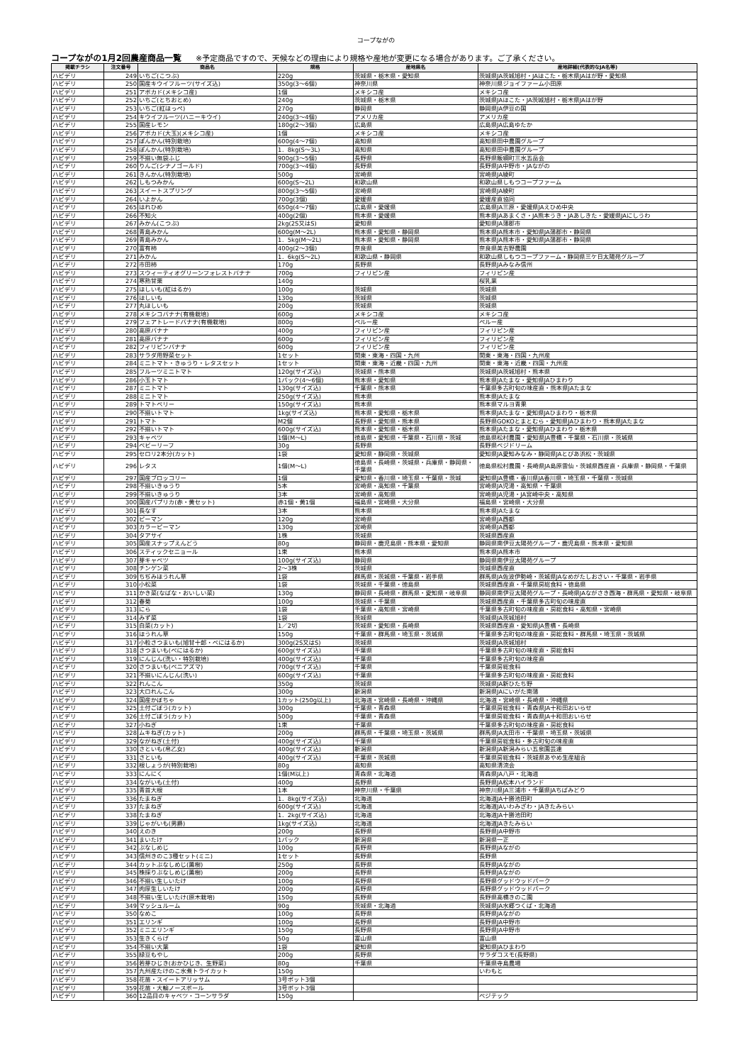コープながの
コープながの1月2回農産商品一覧 ※予定商品ですので、天候などの理由により規格や産地が変更になる場合があります。ご了承ください。
| 掲載チラシ | 注文番号 | 商品名 | 規格 | 産地県名 | 産地詳細(代表的なJA名等) |
| --- | --- | --- | --- | --- | --- |
| ハピデリ | 249 | いちご(こつぶ) | 220g | 茨城県・栃木県・愛知県 | 茨城県JA茨城旭村・JAほこた・栃木県JAはが野・愛知県 |
| ハピデリ | 250 | 国産キウイフルーツ(サイズ込) | 350g(3～6個) | 神奈川県 | 神奈川県ジョイファーム小田原 |
| ハピデリ | 251 | アボカド(メキシコ産) | 1個 | メキシコ産 | メキシコ産 |
| ハピデリ | 252 | いちご(とちおとめ) | 240g | 茨城県・栃木県 | 茨城県JAほこた・JA茨城旭村・栃木県JAはが野 |
| ハピデリ | 253 | いちご(紅ほっぺ) | 270g | 静岡県 | 静岡県JA伊豆の国 |
| ハピデリ | 254 | キウイフルーツ(ハニーキウイ) | 240g(3～4個) | アメリカ産 | アメリカ産 |
| ハピデリ | 255 | 国産レモン | 180g(2～3個) | 広島県 | 広島県JA広島ゆたか |
| ハピデリ | 256 | アボカド(大玉)(メキシコ産) | 1個 | メキシコ産 | メキシコ産 |
| ハピデリ | 257 | ぽんかん(特別栽培) | 600g(4～7個) | 高知県 | 高知県田中農園グループ |
| ハピデリ | 258 | ぽんかん(特別栽培) | 1．8kg(S～3L) | 高知県 | 高知県田中農園グループ |
| ハピデリ | 259 | 不揃い無袋ふじ | 900g(3～5個) | 長野県 | 長野県飯綱町三水五岳会 |
| ハピデリ | 260 | りんご(シナノゴールド) | 700g(3～4個) | 長野県 | 長野県JA中野市・JAながの |
| ハピデリ | 261 | きんかん(特別栽培) | 500g | 宮崎県 | 宮崎県JA綾町 |
| ハピデリ | 262 | しもつみかん | 600g(S～2L) | 和歌山県 | 和歌山県しもつコープファーム |
| ハピデリ | 263 | スイートスプリング | 800g(3～5個) | 宮崎県 | 宮崎県JA綾町 |
| ハピデリ | 264 | いよかん | 700g(3個) | 愛媛県 | 愛媛産直協同 |
| ハピデリ | 265 | はれひめ | 650g(4～7個) | 広島県・愛媛県 | 広島県JA三原・愛媛県JAえひめ中央 |
| ハピデリ | 266 | 不知火 | 400g(2個) | 熊本県・愛媛県 | 熊本県JAあまくさ・JA熊本うき・JAあしきた・愛媛県JAにしうわ |
| ハピデリ | 267 | みかん(こつぶ) | 2kg(2S又はS) | 愛知県 | 愛知県JA蒲郡市 |
| ハピデリ | 268 | 青島みかん | 600g(M～2L) | 熊本県・愛知県・静岡県 | 熊本県JA熊本市・愛知県JA蒲郡市・静岡県 |
| ハピデリ | 269 | 青島みかん | 1．5kg(M～2L) | 熊本県・愛知県・静岡県 | 熊本県JA熊本市・愛知県JA蒲郡市・静岡県 |
| ハピデリ | 270 | 富有柿 | 400g(2～3個) | 奈良県 | 奈良県美吉野農園 |
| ハピデリ | 271 | みかん | 1．6kg(S～2L) | 和歌山県・静岡県 | 和歌山県しもつコープファーム・静岡県三ケ日太陽苑グループ |
| ハピデリ | 272 | 市田柿 | 170g | 長野県 | 長野県JAみなみ信州 |
| ハピデリ | 273 | スウィーティオグリーンフォレストバナナ | 700g | フィリピン産 | フィリピン産 |
| ハピデリ | 274 | 寒熟甘栗 | 140g | | 桜乳業 |
| ハピデリ | 275 | ほしいも(紅はるか) | 100g | 茨城県 | 茨城県 |
| ハピデリ | 276 | ほしいも | 130g | 茨城県 | 茨城県 |
| ハピデリ | 277 | 丸ほしいも | 200g | 茨城県 | 茨城県 |
| ハピデリ | 278 | メキシコバナナ(有機栽培) | 600g | メキシコ産 | メキシコ産 |
| ハピデリ | 279 | フェアトレードバナナ(有機栽培) | 800g | ペルー産 | ペルー産 |
| ハピデリ | 280 | 高原バナナ | 400g | フィリピン産 | フィリピン産 |
| ハピデリ | 281 | 高原バナナ | 600g | フィリピン産 | フィリピン産 |
| ハピデリ | 282 | フィリピンバナナ | 600g | フィリピン産 | フィリピン産 |
| ハピデリ | 283 | サラダ用野菜セット | 1セット | 関東・東海・四国・九州 | 関東・東海・四国・九州産 |
| ハピデリ | 284 | ミニトマト・きゅうり・レタスセット | 1セット | 関東・東海・近畿・四国・九州 | 関東・東海・近畿・四国・九州産 |
| ハピデリ | 285 | フルーツミニトマト | 120g(サイズ込) | 茨城県・熊本県 | 茨城県JA茨城旭村・熊本県 |
| ハピデリ | 286 | 小玉トマト | 1パック(4～6個) | 熊本県・愛知県 | 熊本県JAたまな・愛知県JAひまわり |
| ハピデリ | 287 | ミニトマト | 130g(サイズ込) | 千葉県・熊本県 | 千葉県多古町旬の味産直・熊本県JAたまな |
| ハピデリ | 288 | ミニトマト | 250g(サイズ込) | 熊本県 | 熊本県JAたまな |
| ハピデリ | 289 | トマトベリー | 150g(サイズ込) | 熊本県 | 熊本県マルヨ青果 |
| ハピデリ | 290 | 不揃いトマト | 1kg(サイズ込) | 熊本県・愛知県・栃木県 | 熊本県JAたまな・愛知県JAひまわり・栃木県 |
| ハピデリ | 291 | トマト | M2個 | 長野県・愛知県・熊本県 | 長野県GOKOとまとむら・愛知県JAひまわり・熊本県JAたまな |
| ハピデリ | 292 | 不揃いトマト | 600g(サイズ込) | 熊本県・愛知県・栃木県 | 熊本県JAたまな・愛知県JAひまわり・栃木県 |
| ハピデリ | 293 | キャベツ | 1個(M～L) | 徳島県・愛知県・千葉県・石川県・茨城 | 徳島県松村農園・愛知県JA豊橋・千葉県・石川県・茨城県 |
| ハピデリ | 294 | ベビーリーフ | 30g | 長野県 | 長野県ベジドリーム |
| ハピデリ | 295 | セロリ2本分(カット) | 1袋 | 愛知県・静岡県・茨城県 | 愛知県JA愛知みなみ・静岡県JAとぴあ浜松・茨城県 |
| ハピデリ | 296 | レタス | 1個(M～L) | 徳島県・長崎県・茨城県・兵庫県・静岡県・千葉県 | 徳島県松村農園・長崎県JA島原雲仙・茨城県西産直・兵庫県・静岡県・千葉県 |
| ハピデリ | 297 | 国産ブロッコリー | 1個 | 愛知県・香川県・埼玉県・千葉県・茨城 | 愛知県JA豊橋・香川県JA香川県・埼玉県・千葉県・茨城県 |
| ハピデリ | 298 | 不揃いきゅうり | 5本 | 宮崎県・高知県・千葉県 | 宮崎県JA児湯・高知県・千葉県 |
| ハピデリ | 299 | 不揃いきゅうり | 3本 | 宮崎県・高知県 | 宮崎県JA児湯・JA宮崎中央・高知県 |
| ハピデリ | 300 | 国産パプリカ(赤・黄セット) | 赤1個・黄1個 | 福島県・宮崎県・大分県 | 福島県・宮崎県・大分県 |
| ハピデリ | 301 | 長なす | 3本 | 熊本県 | 熊本県JAたまな |
| ハピデリ | 302 | ピーマン | 120g | 宮崎県 | 宮崎県JA西都 |
| ハピデリ | 303 | カラーピーマン | 130g | 宮崎県 | 宮崎県JA西都 |
| ハピデリ | 304 | タアサイ | 1株 | 茨城県 | 茨城県西産直 |
| ハピデリ | 305 | 国産スナップえんどう | 80g | 静岡県・鹿児島県・熊本県・愛知県 | 静岡県南伊豆太陽苑グループ・鹿児島県・熊本県・愛知県 |
| ハピデリ | 306 | スティックセニョール | 1束 | 熊本県 | 熊本県JA熊本市 |
| ハピデリ | 307 | 芽キャベツ | 100g(サイズ込) | 静岡県 | 静岡県南伊豆太陽苑グループ |
| ハピデリ | 308 | チンゲン菜 | 2～3株 | 茨城県 | 茨城県西産直 |
| ハピデリ | 309 | ちぢみほうれん草 | 1袋 | 群馬県・茨城県・千葉県・岩手県 | 群馬県JA佐波伊勢崎・茨城県JAなめがたしおさい・千葉県・岩手県 |
| ハピデリ | 310 | 小松菜 | 1袋 | 茨城県・千葉県・徳島県 | 茨城県西産直・千葉県房総食料・徳島県 |
| ハピデリ | 311 | かき菜(なばな・おいしい菜) | 130g | 静岡県・長崎県・群馬県・愛知県・岐阜県 | 静岡県南伊豆太陽苑グループ・長崎県JAながさき西海・群馬県・愛知県・岐阜県 |
| ハピデリ | 312 | 春菊 | 100g | 茨城県・千葉県 | 茨城県西産直・千葉県多古町旬の味産直 |
| ハピデリ | 313 | にら | 1袋 | 千葉県・高知県・宮崎県 | 千葉県多古町旬の味産直・房総食料・高知県・宮崎県 |
| ハピデリ | 314 | みず菜 | 1袋 | 茨城県 | 茨城県JA茨城旭村 |
| ハピデリ | 315 | 白菜(カット) | 1／2切 | 茨城県・愛知県・長崎県 | 茨城県西産直・愛知県JA豊橋・長崎県 |
| ハピデリ | 316 | ほうれん草 | 150g | 千葉県・群馬県・埼玉県・茨城県 | 千葉県多古町旬の味産直・房総食料・群馬県・埼玉県・茨城県 |
| ハピデリ | 317 | 小粒さつまいも(旭甘十郎・べにはるか) | 300g(2S又はS) | 茨城県 | 茨城県JA茨城旭村 |
| ハピデリ | 318 | さつまいも(べにはるか) | 600g(サイズ込) | 千葉県 | 千葉県多古町旬の味産直・房総食料 |
| ハピデリ | 319 | にんじん(洗い・特別栽培) | 400g(サイズ込) | 千葉県 | 千葉県多古町旬の味産直 |
| ハピデリ | 320 | さつまいも(ベニアズマ) | 700g(サイズ込) | 千葉県 | 千葉県房総食料 |
| ハピデリ | 321 | 不揃いにんじん(洗い) | 600g(サイズ込) | 千葉県 | 千葉県多古町旬の味産直・房総食料 |
| ハピデリ | 322 | れんこん | 350g | 茨城県 | 茨城県JA新ひたち野 |
| ハピデリ | 323 | 大ロれんこん | 300g | 新潟県 | 新潟県JAにいがた南蒲 |
| ハピデリ | 324 | 国産かぼちゃ | 1カット(250g以上) | 北海道・宮崎県・長崎県・沖縄県 | 北海道・宮崎県・長崎県・沖縄県 |
| ハピデリ | 325 | 土付ごぼう(カット) | 300g | 千葉県・青森県 | 千葉県房総食料・青森県JA十和田おいらせ |
| ハピデリ | 326 | 土付ごぼう(カット) | 500g | 千葉県・青森県 | 千葉県房総食料・青森県JA十和田おいらせ |
| ハピデリ | 327 | 小ねぎ | 1束 | 千葉県 | 千葉県多古町旬の味産直・房総食料 |
| ハピデリ | 328 | ムキねぎ(カット) | 200g | 群馬県・千葉県・埼玉県・茨城県 | 群馬県JA太田市・千葉県・埼玉県・茨城県 |
| ハピデリ | 329 | ながねぎ(土付) | 400g(サイズ込) | 千葉県 | 千葉県房総食料・多古町旬の味産直 |
| ハピデリ | 330 | さといも(帛乙女) | 400g(サイズ込) | 新潟県 | 新潟県JA新潟みらい五泉園芸連 |
| ハピデリ | 331 | さといも | 400g(サイズ込) | 千葉県・茨城県 | 千葉県房総食料・茨城県あやめ生産組合 |
| ハピデリ | 332 | 根しょうが(特別栽培) | 80g | 高知県 | 高知県清流会 |
| ハピデリ | 333 | にんにく | 1個(M以上) | 青森県・北海道 | 青森県JA八戸・北海道 |
| ハピデリ | 334 | ながいも(土付) | 400g | 長野県 | 長野県JA松本ハイランド |
| ハピデリ | 335 | 青首大根 | 1本 | 神奈川県・千葉県 | 神奈川県JA三浦市・千葉県JAちばみどり |
| ハピデリ | 336 | たまねぎ | 1．8kg(サイズ込) | 北海道 | 北海道JA十勝池田町 |
| ハピデリ | 337 | たまねぎ | 600g(サイズ込) | 北海道 | 北海道JAいわみざわ・JAきたみらい |
| ハピデリ | 338 | たまねぎ | 1．2kg(サイズ込) | 北海道 | 北海道JA十勝池田町 |
| ハピデリ | 339 | じゃがいも(男爵) | 1kg(サイズ込) | 北海道 | 北海道JAきたみらい |
| ハピデリ | 340 | えのき | 200g | 長野県 | 長野県JA中野市 |
| ハピデリ | 341 | まいたけ | 1パック | 新潟県 | 新潟県一正 |
| ハピデリ | 342 | ぶなしめじ | 100g | 長野県 | 長野県JAながの |
| ハピデリ | 343 | 信州きのこ3種セット(ミニ) | 1セット | 長野県 | 長野県 |
| ハピデリ | 344 | カットぶなしめじ(薫樹) | 250g | 長野県 | 長野県JAながの |
| ハピデリ | 345 | 株採りぶなしめじ(薫樹) | 200g | 長野県 | 長野県JAながの |
| ハピデリ | 346 | 不揃い生しいたけ | 100g | 長野県 | 長野県グッドウッドパーク |
| ハピデリ | 347 | 肉厚生しいたけ | 200g | 長野県 | 長野県グッドウッドパーク |
| ハピデリ | 348 | 不揃い生しいたけ(原木栽培) | 150g | 長野県 | 長野県高橋きのこ園 |
| ハピデリ | 349 | マッシュルーム | 90g | 茨城県・北海道 | 茨城県JA水郷つくば・北海道 |
| ハピデリ | 350 | なめこ | 100g | 長野県 | 長野県JAながの |
| ハピデリ | 351 | エリンギ | 100g | 長野県 | 長野県JA中野市 |
| ハピデリ | 352 | ミニエリンギ | 150g | 長野県 | 長野県JA中野市 |
| ハピデリ | 353 | 生きくらげ | 50g | 富山県 | 富山県 |
| ハピデリ | 354 | 不揃い大葉 | 1袋 | 愛知県 | 愛知県JAひまわり |
| ハピデリ | 355 | 緑豆もやし | 200g | 長野県 | サラダコスモ(長野県) |
| ハピデリ | 356 | 若芽ひじき(おかひじき、生野菜) | 80g | 千葉県 | 千葉県寺島農場 |
| ハピデリ | 357 | 九州産たけのこ水煮トライカット | 150g | | いわもと |
| ハピデリ | 358 | 花苗・スイートアリッサム | 3号ポット3個 | | |
| ハピデリ | 359 | 花苗・大輪ノースポール | 3号ポット3個 | | |
| ハピデリ | 360 | 12品目のキャベツ・コーンサラダ | 150g | | ベジテック |